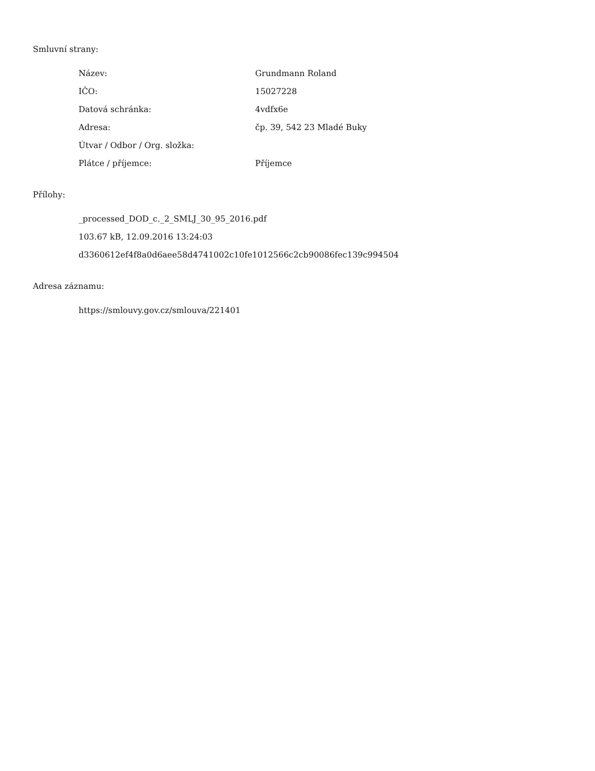Smluvní strany:
| Název: | Grundmann Roland |
| IČO: | 15027228 |
| Datová schránka: | 4vdfx6e |
| Adresa: | čp. 39, 542 23 Mladé Buky |
| Útvar / Odbor / Org. složka: | |
| Plátce / příjemce: | Příjemce |
Přílohy:
_processed_DOD_c._2_SMLJ_30_95_2016.pdf
103.67 kB, 12.09.2016 13:24:03
d3360612ef4f8a0d6aee58d4741002c10fe1012566c2cb90086fec139c994504
Adresa záznamu:
https://smlouvy.gov.cz/smlouva/221401